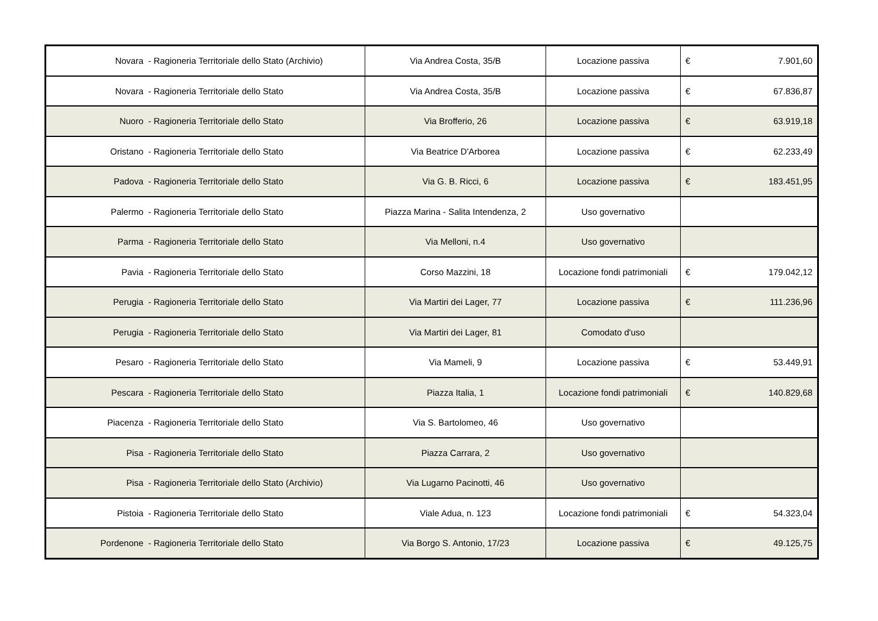| Novara - Ragioneria Territoriale dello Stato (Archivio) | Via Andrea Costa, 35/B | Locazione passiva | € | 7.901,60 |
| Novara - Ragioneria Territoriale dello Stato | Via Andrea Costa, 35/B | Locazione passiva | € | 67.836,87 |
| Nuoro - Ragioneria Territoriale dello Stato | Via Brofferio, 26 | Locazione passiva | € | 63.919,18 |
| Oristano - Ragioneria Territoriale dello Stato | Via Beatrice D'Arborea | Locazione passiva | € | 62.233,49 |
| Padova - Ragioneria Territoriale dello Stato | Via G. B. Ricci, 6 | Locazione passiva | € | 183.451,95 |
| Palermo - Ragioneria Territoriale dello Stato | Piazza Marina - Salita Intendenza, 2 | Uso governativo | | |
| Parma - Ragioneria Territoriale dello Stato | Via Melloni, n.4 | Uso governativo | | |
| Pavia - Ragioneria Territoriale dello Stato | Corso Mazzini, 18 | Locazione fondi patrimoniali | € | 179.042,12 |
| Perugia - Ragioneria Territoriale dello Stato | Via Martiri dei Lager, 77 | Locazione passiva | € | 111.236,96 |
| Perugia - Ragioneria Territoriale dello Stato | Via Martiri dei Lager, 81 | Comodato d'uso | | |
| Pesaro - Ragioneria Territoriale dello Stato | Via Mameli, 9 | Locazione passiva | € | 53.449,91 |
| Pescara - Ragioneria Territoriale dello Stato | Piazza Italia, 1 | Locazione fondi patrimoniali | € | 140.829,68 |
| Piacenza - Ragioneria Territoriale dello Stato | Via S. Bartolomeo, 46 | Uso governativo | | |
| Pisa - Ragioneria Territoriale dello Stato | Piazza Carrara, 2 | Uso governativo | | |
| Pisa - Ragioneria Territoriale dello Stato (Archivio) | Via Lugarno Pacinotti, 46 | Uso governativo | | |
| Pistoia - Ragioneria Territoriale dello Stato | Viale Adua, n. 123 | Locazione fondi patrimoniali | € | 54.323,04 |
| Pordenone - Ragioneria Territoriale dello Stato | Via Borgo S. Antonio, 17/23 | Locazione passiva | € | 49.125,75 |